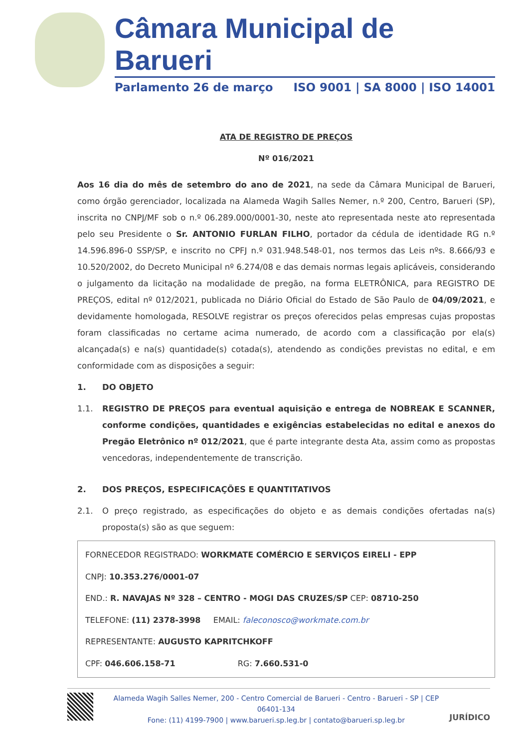Câmara Municipal de Barueri
Parlamento 26 de março ISO 9001 | SA 8000 | ISO 14001
ATA DE REGISTRO DE PREÇOS
Nº 016/2021
Aos 16 dia do mês de setembro do ano de 2021, na sede da Câmara Municipal de Barueri, como órgão gerenciador, localizada na Alameda Wagih Salles Nemer, n.º 200, Centro, Barueri (SP), inscrita no CNPJ/MF sob o n.º 06.289.000/0001-30, neste ato representada neste ato representada pelo seu Presidente o Sr. ANTONIO FURLAN FILHO, portador da cédula de identidade RG n.º 14.596.896-0 SSP/SP, e inscrito no CPFJ n.º 031.948.548-01, nos termos das Leis nºs. 8.666/93 e 10.520/2002, do Decreto Municipal nº 6.274/08 e das demais normas legais aplicáveis, considerando o julgamento da licitação na modalidade de pregão, na forma ELETRÔNICA, para REGISTRO DE PREÇOS, edital nº 012/2021, publicada no Diário Oficial do Estado de São Paulo de 04/09/2021, e devidamente homologada, RESOLVE registrar os preços oferecidos pelas empresas cujas propostas foram classificadas no certame acima numerado, de acordo com a classificação por ela(s) alcançada(s) e na(s) quantidade(s) cotada(s), atendendo as condições previstas no edital, e em conformidade com as disposições a seguir:
1. DO OBJETO
1.1. REGISTRO DE PREÇOS para eventual aquisição e entrega de NOBREAK E SCANNER, conforme condições, quantidades e exigências estabelecidas no edital e anexos do Pregão Eletrônico nº 012/2021, que é parte integrante desta Ata, assim como as propostas vencedoras, independentemente de transcrição.
2. DOS PREÇOS, ESPECIFICAÇÕES E QUANTITATIVOS
2.1. O preço registrado, as especificações do objeto e as demais condições ofertadas na(s) proposta(s) são as que seguem:
FORNECEDOR REGISTRADO: WORKMATE COMÉRCIO E SERVIÇOS EIRELI - EPP
CNPJ: 10.353.276/0001-07
END.: R. NAVAJAS Nº 328 – CENTRO - MOGI DAS CRUZES/SP CEP: 08710-250
TELEFONE: (11) 2378-3998 EMAIL: faleconosco@workmate.com.br
REPRESENTANTE: AUGUSTO KAPRITCHKOFF
CPF: 046.606.158-71 RG: 7.660.531-0
Alameda Wagih Salles Nemer, 200 - Centro Comercial de Barueri - Centro - Barueri - SP | CEP 06401-134
Fone: (11) 4199-7900 | www.barueri.sp.leg.br | contato@barueri.sp.leg.br
JURÍDICO